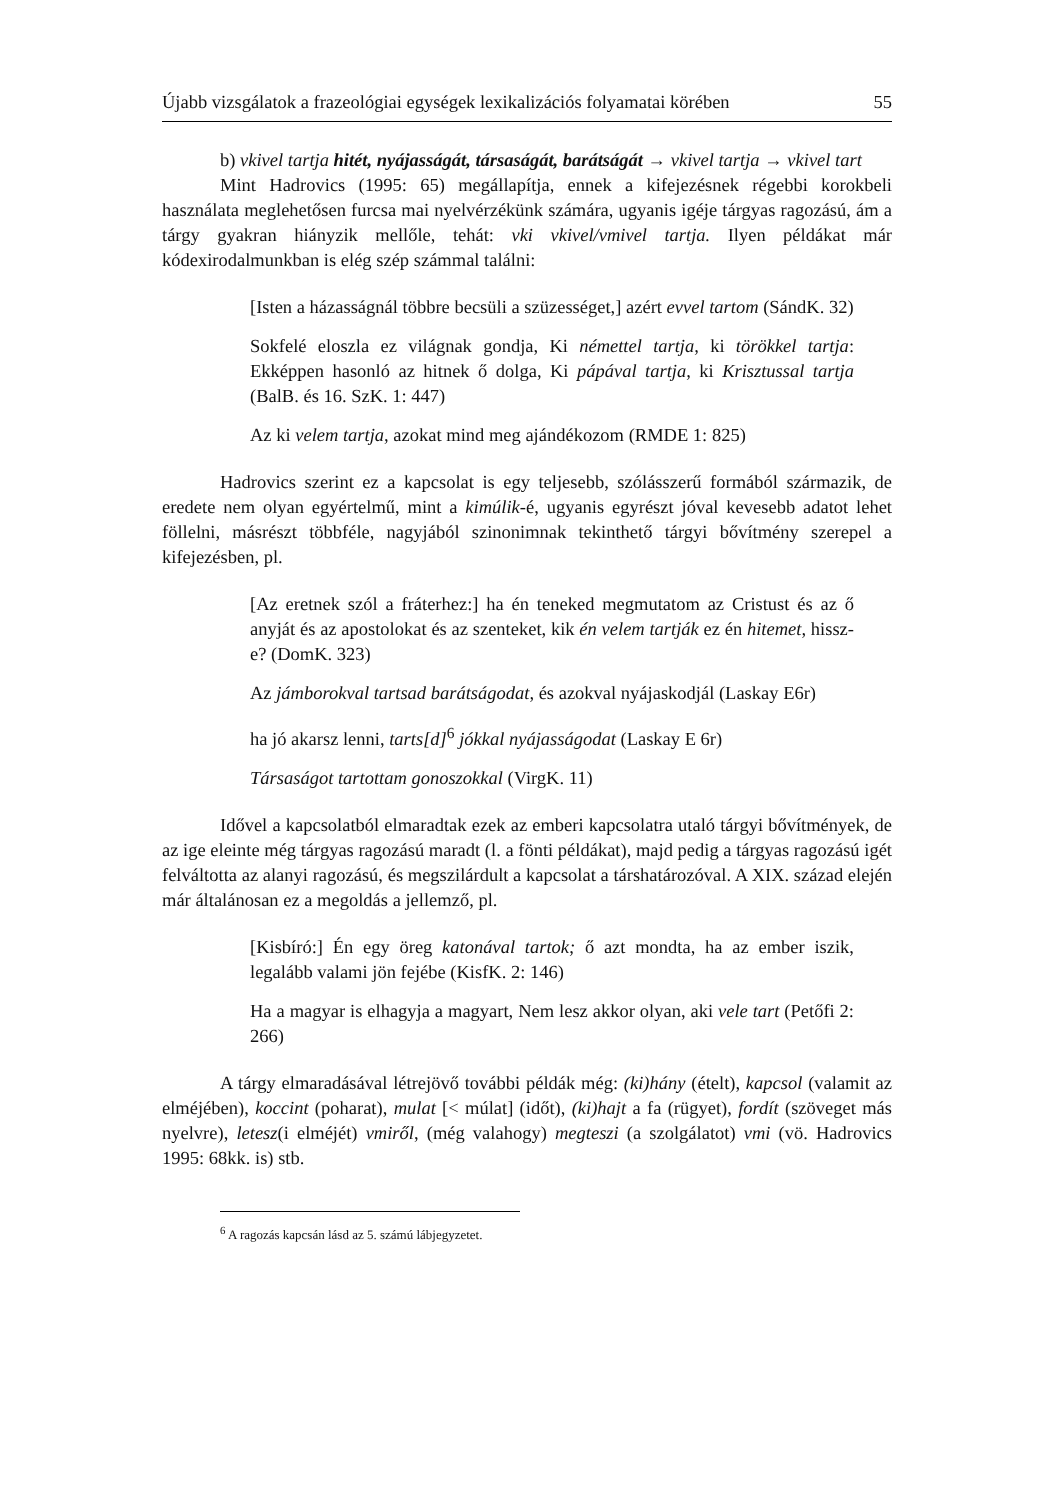Újabb vizsgálatok a frazeológiai egységek lexikalizációs folyamatai körében 55
b) vkivel tartja hitét, nyájasságát, társaságát, barátságát → vkivel tartja → vkivel tart
Mint Hadrovics (1995: 65) megállapítja, ennek a kifejezésnek régebbi korokbeli használata meglehetősen furcsa mai nyelvérzékünk számára, ugyanis igéje tárgyas ragozású, ám a tárgy gyakran hiányzik mellőle, tehát: vki vkivel/vmivel tartja. Ilyen példákat már kódexirodalmunkban is elég szép számmal találni:
[Isten a házasságnál többre becsüli a szüzességet,] azért evvel tartom (SándK. 32)
Sokfelé eloszla ez világnak gondja, Ki némettel tartja, ki törökkel tartja: Ekképpen hasonló az hitnek ő dolga, Ki pápával tartja, ki Krisztussal tartja (BalB. és 16. SzK. 1: 447)
Az ki velem tartja, azokat mind meg ajándékozom (RMDE 1: 825)
Hadrovics szerint ez a kapcsolat is egy teljesebb, szólásszerű formából származik, de eredete nem olyan egyértelmű, mint a kimúlik-é, ugyanis egyrészt jóval kevesebb adatot lehet föllelni, másrészt többféle, nagyjából szinonimnak tekinthető tárgyi bővítmény szerepel a kifejezésben, pl.
[Az eretnek szól a fráterhez:] ha én teneked megmutatom az Cristust és az ő anyját és az apostolokat és az szenteket, kik én velem tartják ez én hitemet, hissz-e? (DomK. 323)
Az jámborokval tartsad barátságodat, és azokval nyájaskodjál (Laskay E6r)
ha jó akarsz lenni, tarts[d]<sup>6</sup> jókkal nyájasságodat (Laskay E 6r)
Társaságot tartottam gonoszokkal (VirgK. 11)
Idővel a kapcsolatból elmaradtak ezek az emberi kapcsolatra utaló tárgyi bővítmények, de az ige eleinte még tárgyas ragozású maradt (l. a fönti példákat), majd pedig a tárgyas ragozású igét felváltotta az alanyi ragozású, és megszilárdult a kapcsolat a társhatározóval. A XIX. század elején már általánosan ez a megoldás a jellemző, pl.
[Kisbíró:] Én egy öreg katonával tartok; ő azt mondta, ha az ember iszik, legalább valami jön fejébe (KisfK. 2: 146)
Ha a magyar is elhagyja a magyart, Nem lesz akkor olyan, aki vele tart (Petőfi 2: 266)
A tárgy elmaradásával létrejövő további példák még: (ki)hány (ételt), kapcsol (valamit az elméjében), koccint (poharat), mulat [< múlat] (időt), (ki)hajt a fa (rügyet), fordít (szöveget más nyelvre), letesz(i elméjét) vmiről, (még valahogy) megteszi (a szolgálatot) vmi (vö. Hadrovics 1995: 68kk. is) stb.
<sup>6</sup> A ragozás kapcsán lásd az 5. számú lábjegyzetet.